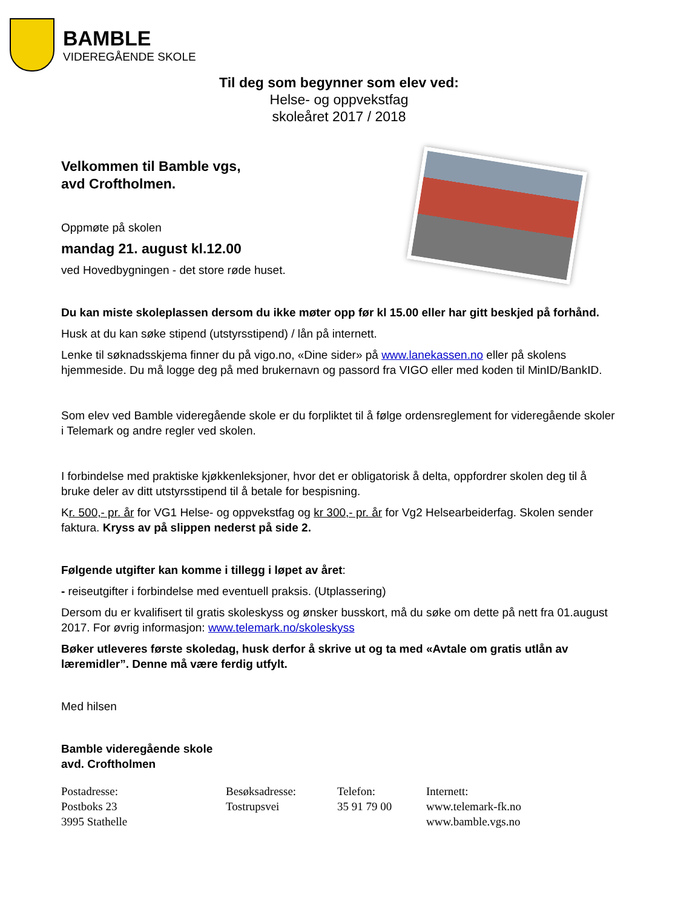BAMBLE
VIDEREGÅENDE SKOLE
Til deg som begynner som elev ved:
Helse- og oppvekstfag
skoleåret 2017 / 2018
Velkommen til Bamble vgs,
avd Croftholmen.
Oppmøte på skolen
mandag 21. august kl.12.00
ved Hovedbygningen - det store røde huset.
Du kan miste skoleplassen dersom du ikke møter opp før kl 15.00 eller har gitt beskjed på forhånd.
Husk at du kan søke stipend (utstyrsstipend) / lån på internett.
Lenke til søknadsskjema finner du på vigo.no, «Dine sider» på www.lanekassen.no eller på skolens hjemmeside. Du må logge deg på med brukernavn og passord fra VIGO eller med koden til MinID/BankID.
Som elev ved Bamble videregående skole er du forpliktet til å følge ordensreglement for videregående skoler i Telemark og andre regler ved skolen.
I forbindelse med praktiske kjøkkenleksjoner, hvor det er obligatorisk å delta, oppfordrer skolen deg til å bruke deler av ditt utstyrsstipend til å betale for bespisning.
Kr. 500,- pr. år for VG1 Helse- og oppvekstfag og kr 300,- pr. år for Vg2 Helsearbeiderfag. Skolen sender faktura. Kryss av på slippen nederst på side 2.
Følgende utgifter kan komme i tillegg i løpet av året:
- reiseutgifter i forbindelse med eventuell praksis. (Utplassering)
Dersom du er kvalifisert til gratis skoleskyss og ønsker busskort, må du søke om dette på nett fra 01.august 2017. For øvrig informasjon: www.telemark.no/skoleskyss
Bøker utleveres første skoledag, husk derfor å skrive ut og ta med «Avtale om gratis utlån av læremidler”. Denne må være ferdig utfylt.
Med hilsen
Bamble videregående skole
avd. Croftholmen
Postadresse:
Postboks 23
3995 Stathelle
Besøksadresse:
Tostrupsvei
Telefon:
35 91 79 00
Internett:
www.telemark-fk.no
www.bamble.vgs.no